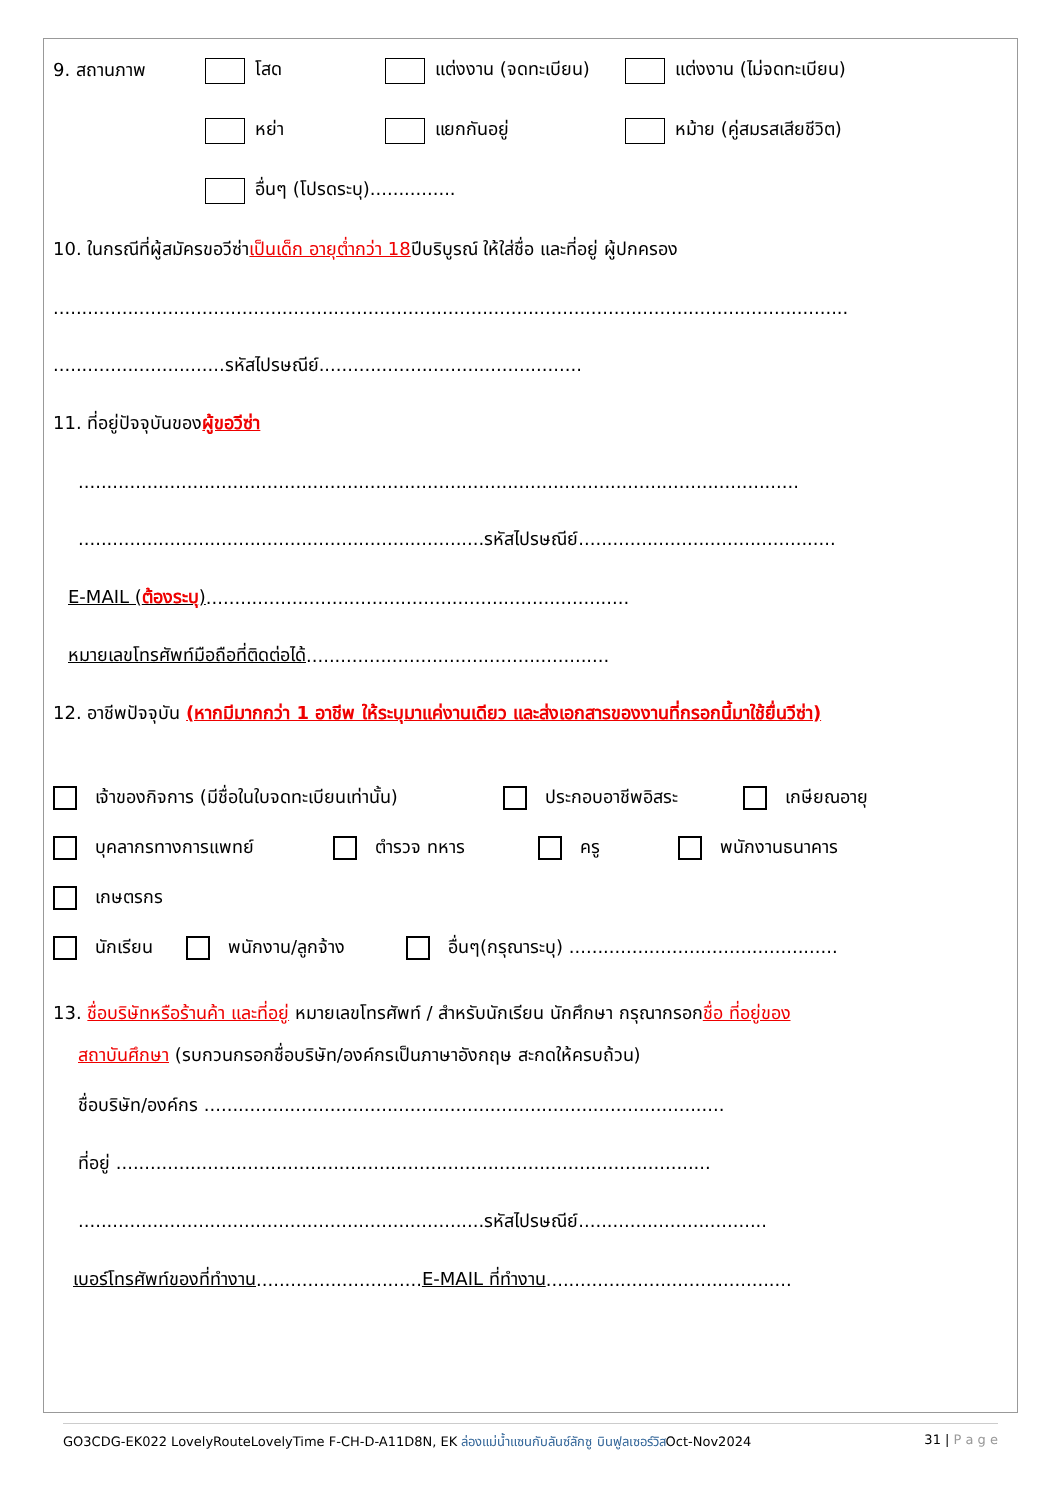9. สถานภาพ โสด แต่งงาน (จดทะเบียน) แต่งงาน (ไม่จดทะเบียน)
หย่า แยกกันอยู่ หม้าย (คู่สมรสเสียชีวิต)
อื่นๆ (โปรดระบุ)...............
10. ในกรณีที่ผู้สมัครขอวีซ่า เป็นเด็ก อายุต่ำกว่า 18 ปีบริบูรณ์ ให้ใส่ชื่อ และที่อยู่ ผู้ปกครอง
...........................................................................................................................................
..............................รหัสไปรษณีย์..............................................
11. ที่อยู่ปัจจุบันของ ผู้ขอวีซ่า
..............................................................................................................................
.......................................................................รหัสไปรษณีย์.............................................
E-MAIL (ต้องระบุ)..........................................................................
หมายเลขโทรศัพท์มือถือที่ติดต่อได้.....................................................
12. อาชีพปัจจุบัน (หากมีมากกว่า 1 อาชีพ ให้ระบุมาแค่งานเดียว และส่งเอกสารของงานที่กรอกนี้มาใช้ยื่นวีซ่า)
เจ้าของกิจการ (มีชื่อในใบจดทะเบียนเท่านั้น) ประกอบอาชีพอิสระ เกษียณอายุ
บุคลากรทางการแพทย์ ตำรวจ ทหาร ครู พนักงานธนาคาร
เกษตรกร
นักเรียน พนักงาน/ลูกจ้าง อื่นๆ(กรุณาระบุ) ...............................................
13. ชื่อบริษัทหรือร้านค้า และที่อยู่ หมายเลขโทรศัพท์ / สำหรับนักเรียน นักศึกษา กรุณากรอกชื่อ ที่อยู่ของ
สถาบันศึกษา (รบกวนกรอกชื่อบริษัท/องค์กรเป็นภาษาอังกฤษ สะกดให้ครบถ้วน)
ชื่อบริษัท/องค์กร ...........................................................................................
ที่อยู่ ........................................................................................................
.......................................................................รหัสไปรษณีย์.................................
เบอร์โทรศัพท์ของที่ทำงาน............................. E-MAIL ที่ทำงาน ...........................................
GO3CDG-EK022 LovelyRouteLovelyTime F-CH-D-A11D8N, EK ล่องแม่น้ำแซนกับลันซ์ลักซู บินฟูลเซอร์วิสOct-Nov2024 31 | P a g e